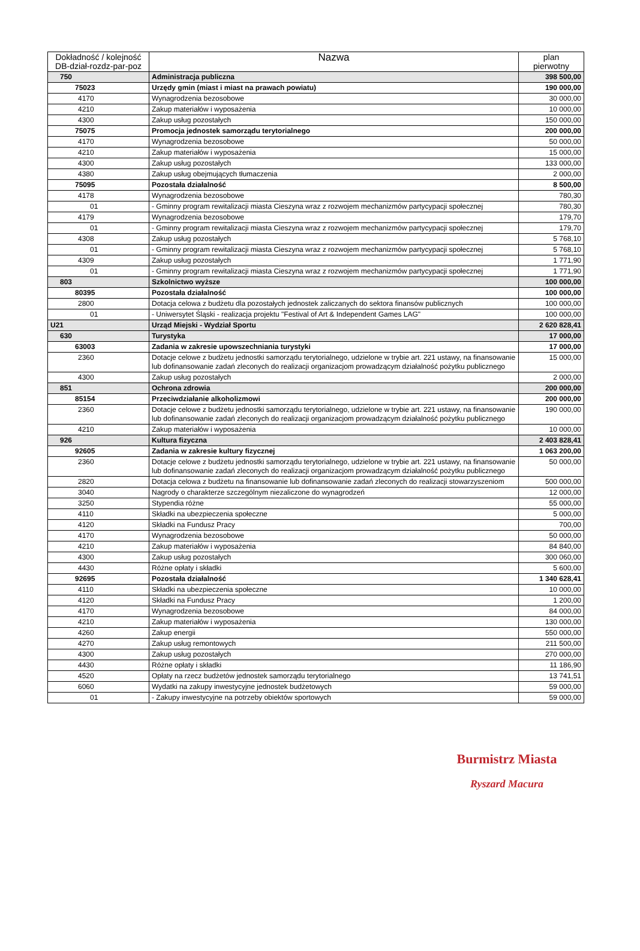| Dokładność / kolejność DB-dział-rozdz-par-poz | Nazwa | plan pierwotny |
| --- | --- | --- |
| 750 | Administracja publiczna | 398 500,00 |
| 75023 | Urzędy gmin (miast i miast na prawach powiatu) | 190 000,00 |
| 4170 | Wynagrodzenia bezosobowe | 30 000,00 |
| 4210 | Zakup materiałów i wyposażenia | 10 000,00 |
| 4300 | Zakup usług pozostałych | 150 000,00 |
| 75075 | Promocja jednostek samorządu terytorialnego | 200 000,00 |
| 4170 | Wynagrodzenia bezosobowe | 50 000,00 |
| 4210 | Zakup materiałów i wyposażenia | 15 000,00 |
| 4300 | Zakup usług pozostałych | 133 000,00 |
| 4380 | Zakup usług obejmujących tłumaczenia | 2 000,00 |
| 75095 | Pozostała działalność | 8 500,00 |
| 4178 | Wynagrodzenia bezosobowe | 780,30 |
| 01 | - Gminny program rewitalizacji miasta Cieszyna wraz z rozwojem mechanizmów partycypacji społecznej | 780,30 |
| 4179 | Wynagrodzenia bezosobowe | 179,70 |
| 01 | - Gminny program rewitalizacji miasta Cieszyna wraz z rozwojem mechanizmów partycypacji społecznej | 179,70 |
| 4308 | Zakup usług pozostałych | 5 768,10 |
| 01 | - Gminny program rewitalizacji miasta Cieszyna wraz z rozwojem mechanizmów partycypacji społecznej | 5 768,10 |
| 4309 | Zakup usług pozostałych | 1 771,90 |
| 01 | - Gminny program rewitalizacji miasta Cieszyna wraz z rozwojem mechanizmów partycypacji społecznej | 1 771,90 |
| 803 | Szkolnictwo wyższe | 100 000,00 |
| 80395 | Pozostała działalność | 100 000,00 |
| 2800 | Dotacja celowa z budżetu dla pozostałych jednostek zaliczanych do sektora finansów publicznych | 100 000,00 |
| 01 | - Uniwersytet Śląski - realizacja projektu "Festival of Art & Independent Games LAG" | 100 000,00 |
| U21 | Urząd Miejski - Wydział Sportu | 2 620 828,41 |
| 630 | Turystyka | 17 000,00 |
| 63003 | Zadania w zakresie upowszechniania turystyki | 17 000,00 |
| 2360 | Dotacje celowe z budżetu jednostki samorządu terytorialnego, udzielone w trybie art. 221 ustawy, na finansowanie lub dofinansowanie zadań zleconych do realizacji organizacjom prowadzącym działalność pożytku publicznego | 15 000,00 |
| 4300 | Zakup usług pozostałych | 2 000,00 |
| 851 | Ochrona zdrowia | 200 000,00 |
| 85154 | Przeciwdziałanie alkoholizmowi | 200 000,00 |
| 2360 | Dotacje celowe z budżetu jednostki samorządu terytorialnego, udzielone w trybie art. 221 ustawy, na finansowanie lub dofinansowanie zadań zleconych do realizacji organizacjom prowadzącym działalność pożytku publicznego | 190 000,00 |
| 4210 | Zakup materiałów i wyposażenia | 10 000,00 |
| 926 | Kultura fizyczna | 2 403 828,41 |
| 92605 | Zadania w zakresie kultury fizycznej | 1 063 200,00 |
| 2360 | Dotacje celowe z budżetu jednostki samorządu terytorialnego, udzielone w trybie art. 221 ustawy, na finansowanie lub dofinansowanie zadań zleconych do realizacji organizacjom prowadzącym działalność pożytku publicznego | 50 000,00 |
| 2820 | Dotacja celowa z budżetu na finansowanie lub dofinansowanie zadań zleconych do realizacji stowarzyszeniom | 500 000,00 |
| 3040 | Nagrody o charakterze szczególnym niezaliczone do wynagrodzeń | 12 000,00 |
| 3250 | Stypendia różne | 55 000,00 |
| 4110 | Składki na ubezpieczenia społeczne | 5 000,00 |
| 4120 | Składki na Fundusz Pracy | 700,00 |
| 4170 | Wynagrodzenia bezosobowe | 50 000,00 |
| 4210 | Zakup materiałów i wyposażenia | 84 840,00 |
| 4300 | Zakup usług pozostałych | 300 060,00 |
| 4430 | Różne opłaty i składki | 5 600,00 |
| 92695 | Pozostała działalność | 1 340 628,41 |
| 4110 | Składki na ubezpieczenia społeczne | 10 000,00 |
| 4120 | Składki na Fundusz Pracy | 1 200,00 |
| 4170 | Wynagrodzenia bezosobowe | 84 000,00 |
| 4210 | Zakup materiałów i wyposażenia | 130 000,00 |
| 4260 | Zakup energii | 550 000,00 |
| 4270 | Zakup usług remontowych | 211 500,00 |
| 4300 | Zakup usług pozostałych | 270 000,00 |
| 4430 | Różne opłaty i składki | 11 186,90 |
| 4520 | Opłaty na rzecz budżetów jednostek samorządu terytorialnego | 13 741,51 |
| 6060 | Wydatki na zakupy inwestycyjne jednostek budżetowych | 59 000,00 |
| 01 | - Zakupy inwestycyjne na potrzeby obiektów sportowych | 59 000,00 |
Burmistrz Miasta
Ryszard Macura